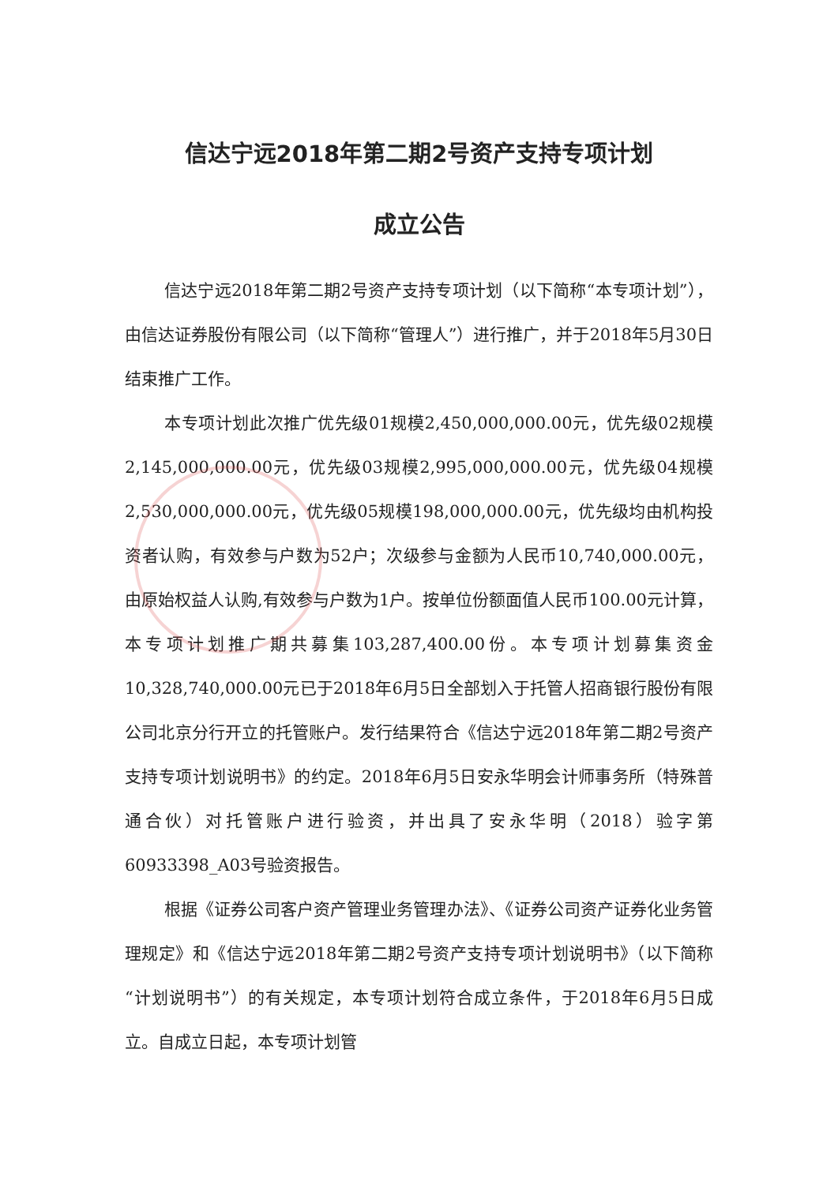信达宁远2018年第二期2号资产支持专项计划
成立公告
信达宁远2018年第二期2号资产支持专项计划（以下简称“本专项计划”），由信达证券股份有限公司（以下简称“管理人”）进行推广，并于2018年5月30日结束推广工作。
本专项计划此次推广优先级01规模2,450,000,000.00元，优先级02规模2,145,000,000.00元，优先级03规模2,995,000,000.00元，优先级04规模2,530,000,000.00元，优先级05规模198,000,000.00元，优先级均由机构投资者认购，有效参与户数为52户；次级参与金额为人民币10,740,000.00元，由原始权益人认购,有效参与户数为1户。按单位份额面值人民币100.00元计算，本专项计划推广期共募集103,287,400.00份。本专项计划募集资金10,328,740,000.00元已于2018年6月5日全部划入于托管人招商银行股份有限公司北京分行开立的托管账户。发行结果符合《信达宁远2018年第二期2号资产支持专项计划说明书》的约定。2018年6月5日安永华明会计师事务所（特殊普通合伙）对托管账户进行验资，并出具了安永华明（2018）验字第60933398_A03号验资报告。
根据《证券公司客户资产管理业务管理办法》、《证券公司资产证券化业务管理规定》和《信达宁远2018年第二期2号资产支持专项计划说明书》（以下简称“计划说明书”）的有关规定，本专项计划符合成立条件，于2018年6月5日成立。自成立日起，本专项计划管